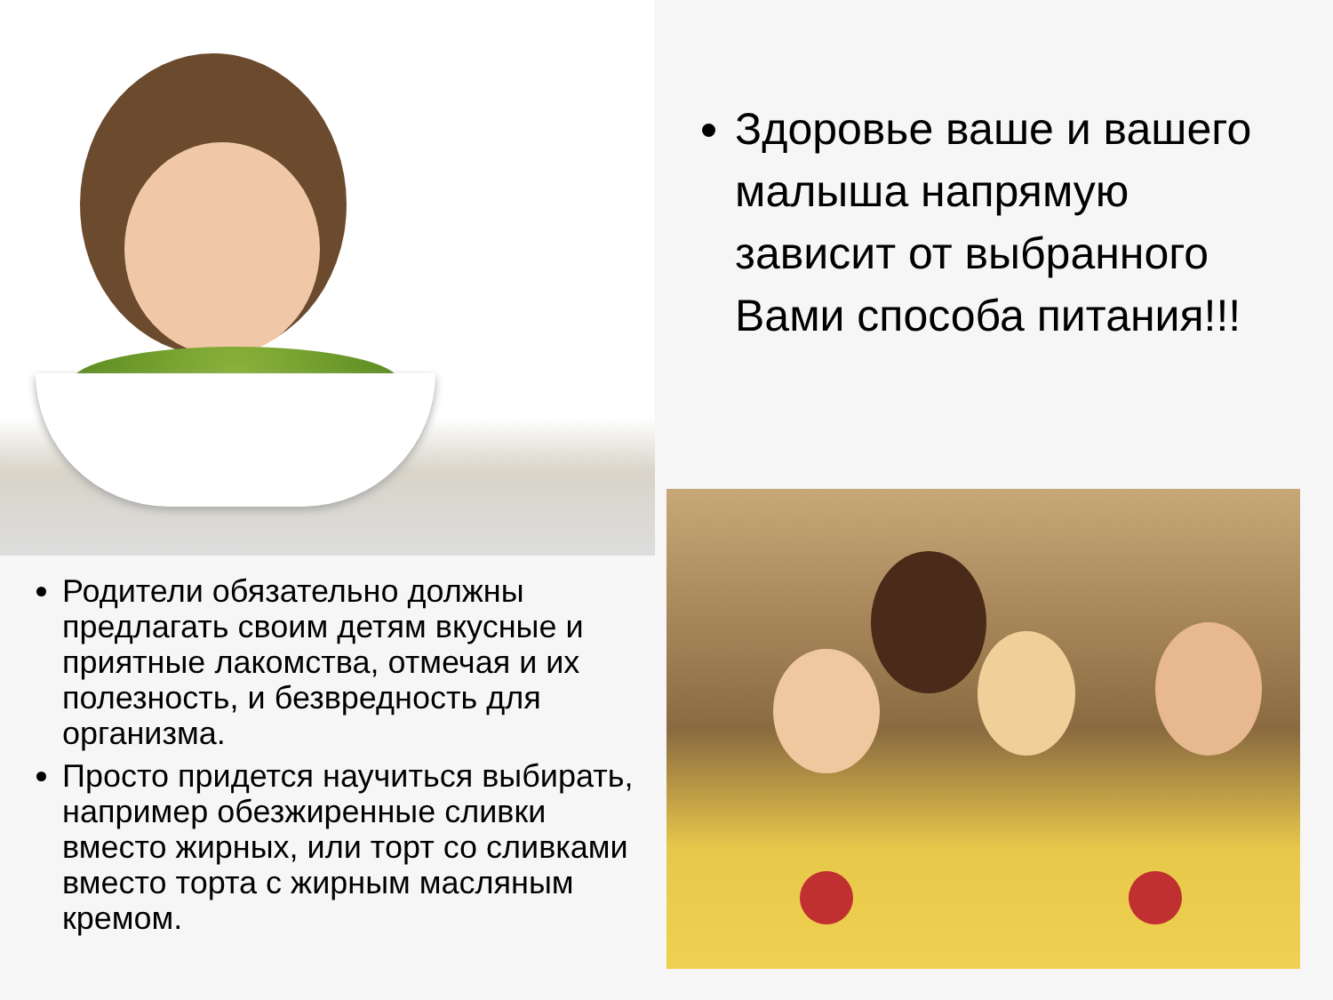Здоровье ваше и вашего малыша напрямую зависит от выбранного Вами способа питания!!!
Родители обязательно должны предлагать своим детям вкусные и приятные лакомства, отмечая и их полезность, и безвредность для организма.
Просто придется научиться выбирать, например обезжиренные сливки вместо жирных, или торт со сливками вместо торта с жирным масляным кремом.